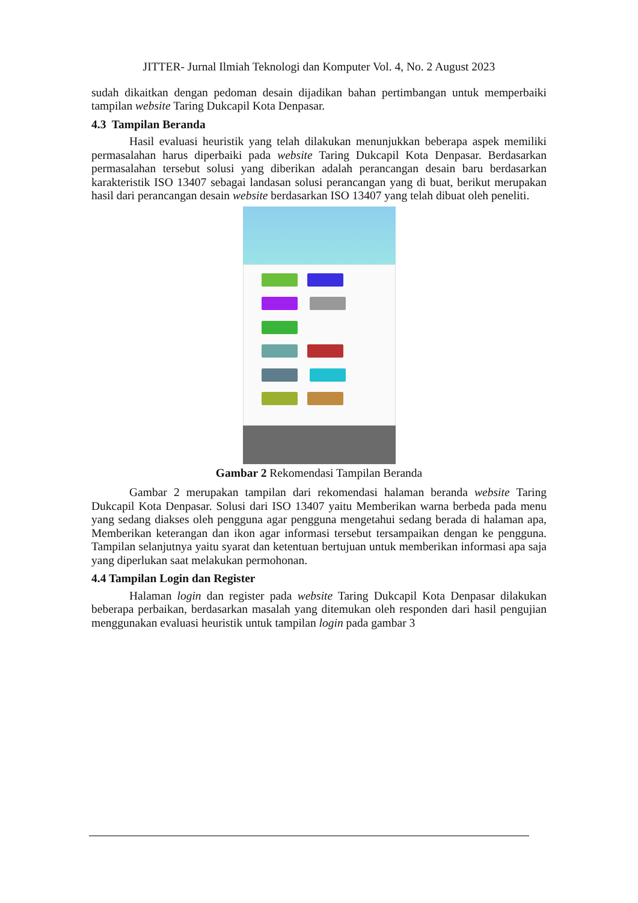JITTER- Jurnal Ilmiah Teknologi dan Komputer Vol. 4, No. 2 August 2023
sudah dikaitkan dengan pedoman desain dijadikan bahan pertimbangan untuk memperbaiki tampilan website Taring Dukcapil Kota Denpasar.
4.3 Tampilan Beranda
Hasil evaluasi heuristik yang telah dilakukan menunjukkan beberapa aspek memiliki permasalahan harus diperbaiki pada website Taring Dukcapil Kota Denpasar. Berdasarkan permasalahan tersebut solusi yang diberikan adalah perancangan desain baru berdasarkan karakteristik ISO 13407 sebagai landasan solusi perancangan yang di buat, berikut merupakan hasil dari perancangan desain website berdasarkan ISO 13407 yang telah dibuat oleh peneliti.
Gambar 2 Rekomendasi Tampilan Beranda
Gambar 2 merupakan tampilan dari rekomendasi halaman beranda website Taring Dukcapil Kota Denpasar. Solusi dari ISO 13407 yaitu Memberikan warna berbeda pada menu yang sedang diakses oleh pengguna agar pengguna mengetahui sedang berada di halaman apa, Memberikan keterangan dan ikon agar informasi tersebut tersampaikan dengan ke pengguna. Tampilan selanjutnya yaitu syarat dan ketentuan bertujuan untuk memberikan informasi apa saja yang diperlukan saat melakukan permohonan.
4.4 Tampilan Login dan Register
Halaman login dan register pada website Taring Dukcapil Kota Denpasar dilakukan beberapa perbaikan, berdasarkan masalah yang ditemukan oleh responden dari hasil pengujian menggunakan evaluasi heuristik untuk tampilan login pada gambar 3